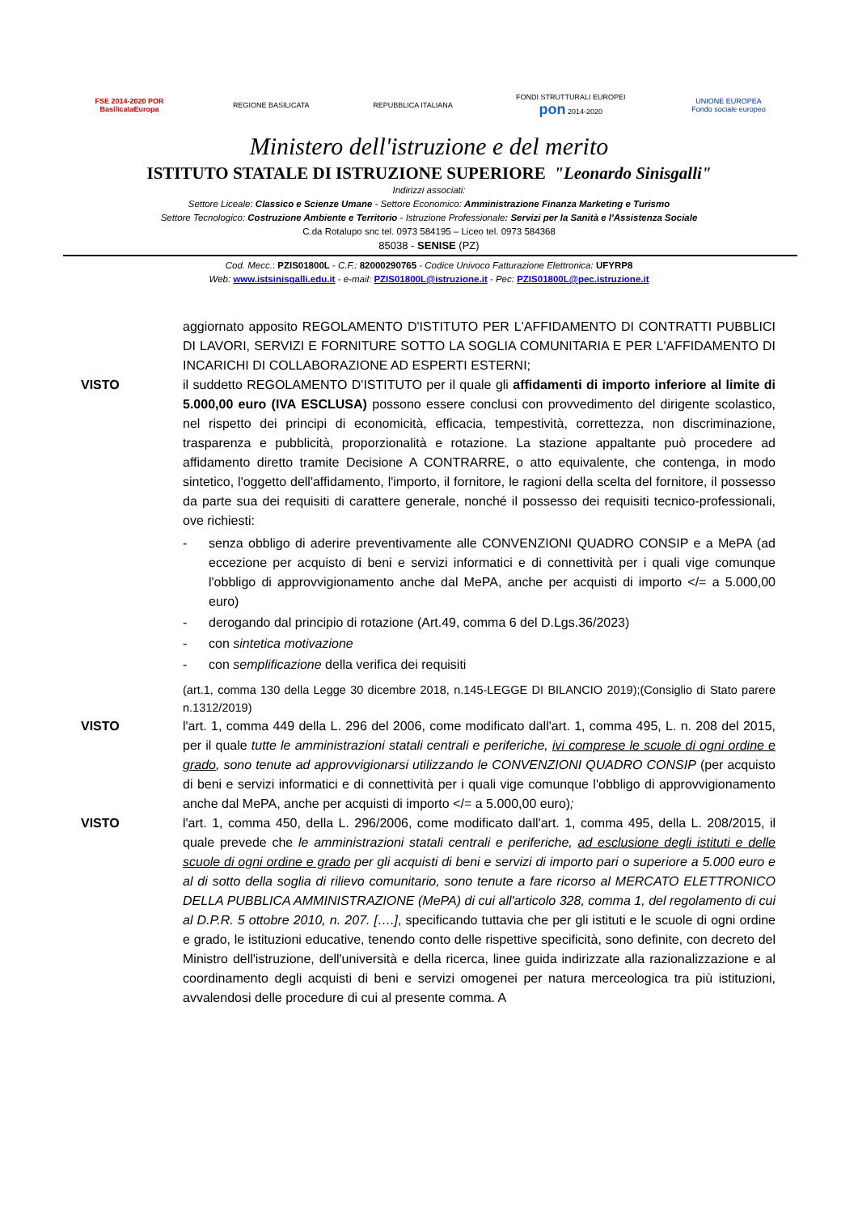FSE 2014-2020 POR BasilicataEuropa
REGIONE BASILICATA
REPUBBLICA ITALIANA
FONDI STRUTTURALI EUROPEI pon 2014-2020
UNIONE EUROPEA Fondo sociale europeo
Ministero dell'istruzione e del merito
ISTITUTO STATALE DI ISTRUZIONE SUPERIORE "Leonardo Sinisgalli"
Indirizzi associati:
Settore Liceale: Classico e Scienze Umane - Settore Economico: Amministrazione Finanza Marketing e Turismo
Settore Tecnologico: Costruzione Ambiente e Territorio - Istruzione Professionale: Servizi per la Sanità e l'Assistenza Sociale
C.da Rotalupo snc tel. 0973 584195 – Liceo tel. 0973 584368
85038 - SENISE (PZ)
Cod. Mecc.: PZIS01800L - C.F.: 82000290765 - Codice Univoco Fatturazione Elettronica: UFYRP8
Web: www.istsinisgalli.edu.it - e-mail: PZIS01800L@istruzione.it - Pec: PZIS01800L@pec.istruzione.it
aggiornato apposito REGOLAMENTO D'ISTITUTO PER L'AFFIDAMENTO DI CONTRATTI PUBBLICI DI LAVORI, SERVIZI E FORNITURE SOTTO LA SOGLIA COMUNITARIA E PER L'AFFIDAMENTO DI INCARICHI DI COLLABORAZIONE AD ESPERTI ESTERNI;
VISTO il suddetto REGOLAMENTO D'ISTITUTO per il quale gli affidamenti di importo inferiore al limite di 5.000,00 euro (IVA ESCLUSA) possono essere conclusi con provvedimento del dirigente scolastico, nel rispetto dei principi di economicità, efficacia, tempestività, correttezza, non discriminazione, trasparenza e pubblicità, proporzionalità e rotazione. La stazione appaltante può procedere ad affidamento diretto tramite Decisione A CONTRARRE, o atto equivalente, che contenga, in modo sintetico, l'oggetto dell'affidamento, l'importo, il fornitore, le ragioni della scelta del fornitore, il possesso da parte sua dei requisiti di carattere generale, nonché il possesso dei requisiti tecnico-professionali, ove richiesti:
- senza obbligo di aderire preventivamente alle CONVENZIONI QUADRO CONSIP e a MePA (ad eccezione per acquisto di beni e servizi informatici e di connettività per i quali vige comunque l'obbligo di approvvigionamento anche dal MePA, anche per acquisti di importo </= a 5.000,00 euro)
- derogando dal principio di rotazione (Art.49, comma 6 del D.Lgs.36/2023)
- con sintetica motivazione
- con semplificazione della verifica dei requisiti
(art.1, comma 130 della Legge 30 dicembre 2018, n.145-LEGGE DI BILANCIO 2019);(Consiglio di Stato parere n.1312/2019)
VISTO l'art. 1, comma 449 della L. 296 del 2006, come modificato dall'art. 1, comma 495, L. n. 208 del 2015, per il quale tutte le amministrazioni statali centrali e periferiche, ivi comprese le scuole di ogni ordine e grado, sono tenute ad approvvigionarsi utilizzando le CONVENZIONI QUADRO CONSIP (per acquisto di beni e servizi informatici e di connettività per i quali vige comunque l'obbligo di approvvigionamento anche dal MePA, anche per acquisti di importo </= a 5.000,00 euro);
VISTO l'art. 1, comma 450, della L. 296/2006, come modificato dall'art. 1, comma 495, della L. 208/2015, il quale prevede che le amministrazioni statali centrali e periferiche, ad esclusione degli istituti e delle scuole di ogni ordine e grado per gli acquisti di beni e servizi di importo pari o superiore a 5.000 euro e al di sotto della soglia di rilievo comunitario, sono tenute a fare ricorso al MERCATO ELETTRONICO DELLA PUBBLICA AMMINISTRAZIONE (MePA) di cui all'articolo 328, comma 1, del regolamento di cui al D.P.R. 5 ottobre 2010, n. 207. [….], specificando tuttavia che per gli istituti e le scuole di ogni ordine e grado, le istituzioni educative, tenendo conto delle rispettive specificità, sono definite, con decreto del Ministro dell'istruzione, dell'università e della ricerca, linee guida indirizzate alla razionalizzazione e al coordinamento degli acquisti di beni e servizi omogenei per natura merceologica tra più istituzioni, avvalendosi delle procedure di cui al presente comma. A